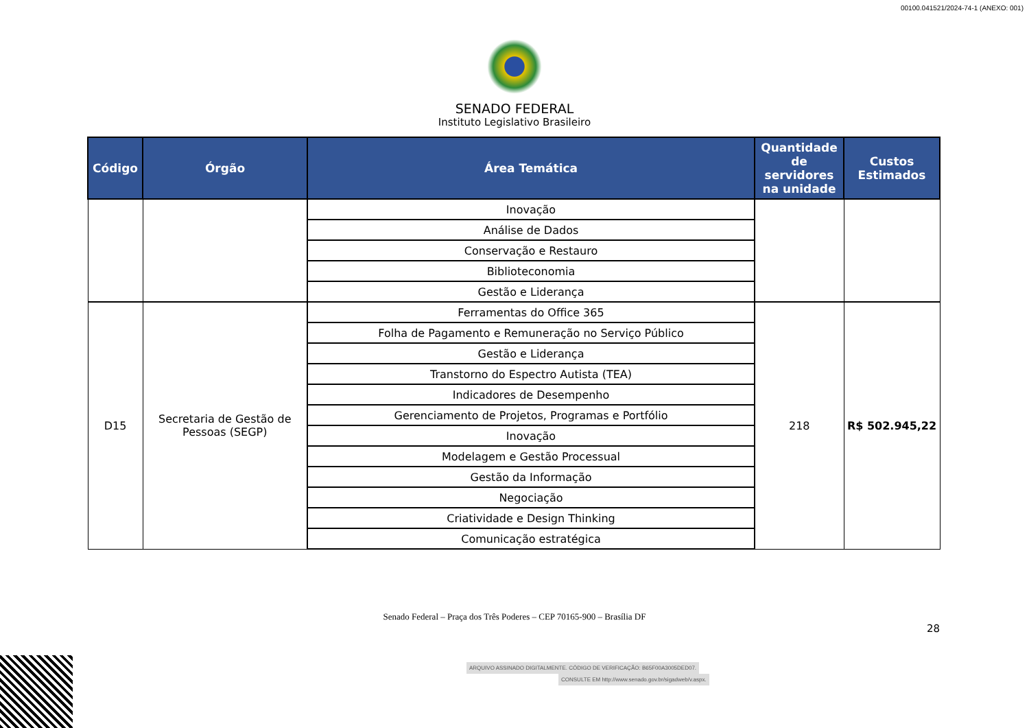00100.041521/2024-74-1 (ANEXO: 001)
SENADO FEDERAL
Instituto Legislativo Brasileiro
| Código | Órgão | Área Temática | Quantidade de servidores na unidade | Custos Estimados |
| --- | --- | --- | --- | --- |
| | | Inovação | | |
| | | Análise de Dados | | |
| | | Conservação e Restauro | | |
| | | Biblioteconomia | | |
| | | Gestão e Liderança | | |
| D15 | Secretaria de Gestão de Pessoas (SEGP) | Ferramentas do Office 365 | 218 | R$ 502.945,22 |
| | | Folha de Pagamento e Remuneração no Serviço Público | | |
| | | Gestão e Liderança | | |
| | | Transtorno do Espectro Autista (TEA) | | |
| | | Indicadores de Desempenho | | |
| | | Gerenciamento de Projetos, Programas e Portfólio | | |
| | | Inovação | | |
| | | Modelagem e Gestão Processual | | |
| | | Gestão da Informação | | |
| | | Negociação | | |
| | | Criatividade e Design Thinking | | |
| | | Comunicação estratégica | | |
Senado Federal – Praça dos Três Poderes – CEP 70165-900 – Brasília DF
28
ARQUIVO ASSINADO DIGITALMENTE. CÓDIGO DE VERIFICAÇÃO: B65F00A3005DED07.
CONSULTE EM http://www.senado.gov.br/sigadweb/v.aspx.